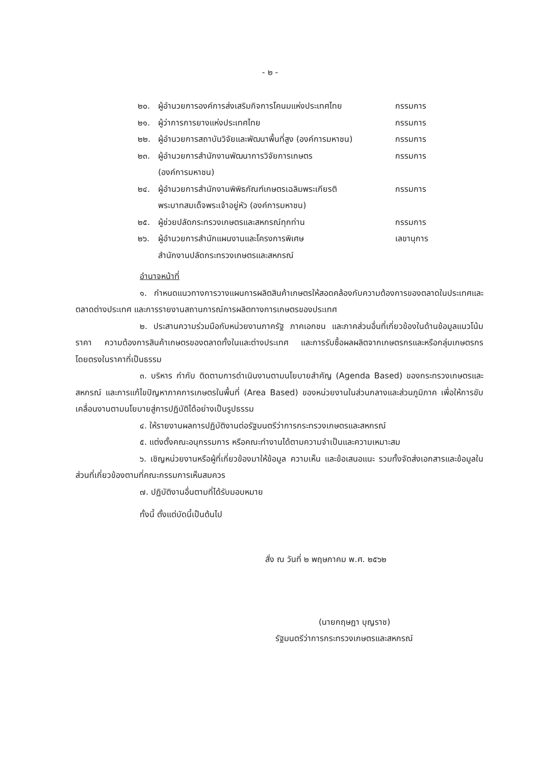- ๒ -
๒๐. ผู้อำนวยการองค์การส่งเสริมกิจการโคนมแห่งประเทศไทย
กรรมการ
๒๑. ผู้ว่าการการยางแห่งประเทศไทย กรรมการ
๒๒. ผู้อำนวยการสถาบันวิจัยและพัฒนาพื้นที่สูง (องค์การมหาชน)
กรรมการ
๒๓. ผู้อำนวยการสำนักงานพัฒนาการวิจัยการเกษตร
(องค์การมหาชน)
กรรมการ
๒๔. ผู้อำนวยการสำนักงานพิพิธภัณฑ์เกษตรเฉลิมพระเกียรติ
พระบาทสมเด็จพระเจ้าอยู่หัว (องค์การมหาชน)
กรรมการ
๒๕. ผู้ช่วยปลัดกระทรวงเกษตรและสหกรณ์ทุกท่าน กรรมการ
๒๖. ผู้อำนวยการสำนักแผนงานและโครงการพิเศษ
สำนักงานปลัดกระทรวงเกษตรและสหกรณ์
เลขานุการ
อำนาจหน้าที่
๑. กำหนดแนวทางการวางแผนการผลิตสินค้าเกษตรให้สอดคล้องกับความต้องการของตลาดในประเทศและตลาดต่างประเทศ และการรายงานสถานการณ์การผลิตทางการเกษตรของประเทศ
๒. ประสานความร่วมมือกับหน่วยงานภาครัฐ ภาคเอกชน และภาคส่วนอื่นที่เกี่ยวข้องในด้านข้อมูลแนวโน้มราคา ความต้องการสินค้าเกษตรของตลาดทั้งในและต่างประเทศ และการรับซื้อผลผลิตจากเกษตรกรและหรือกลุ่มเกษตรกรโดยตรงในราคาที่เป็นธรรม
๓. บริหาร กำกับ ติดตามการดำเนินงานตามนโยบายสำคัญ (Agenda Based) ของกระทรวงเกษตรและสหกรณ์ และการแก้ไขปัญหาภาคการเกษตรในพื้นที่ (Area Based) ของหน่วยงานในส่วนกลางและส่วนภูมิภาค เพื่อให้การขับเคลื่อนงานตามนโยบายสู่การปฏิบัติได้อย่างเป็นรูปธรรม
๔. ให้รายงานผลการปฏิบัติงานต่อรัฐมนตรีว่าการกระทรวงเกษตรและสหกรณ์
๕. แต่งตั้งคณะอนุกรรมการ หรือคณะทำงานได้ตามความจำเป็นและความเหมาะสม
๖. เชิญหน่วยงานหรือผู้ที่เกี่ยวข้องมาให้ข้อมูล ความเห็น และข้อเสนอแนะ รวมทั้งจัดส่งเอกสารและข้อมูลในส่วนที่เกี่ยวข้องตามที่คณะกรรมการเห็นสมควร
๗. ปฏิบัติงานอื่นตามที่ได้รับมอบหมาย
ทั้งนี้ ตั้งแต่บัดนี้เป็นต้นไป
สั่ง ณ วันที่ ๒ พฤษภาคม พ.ศ. ๒๕๖๒
(นายกฤษฎา บุญราช)
รัฐมนตรีว่าการกระทรวงเกษตรและสหกรณ์